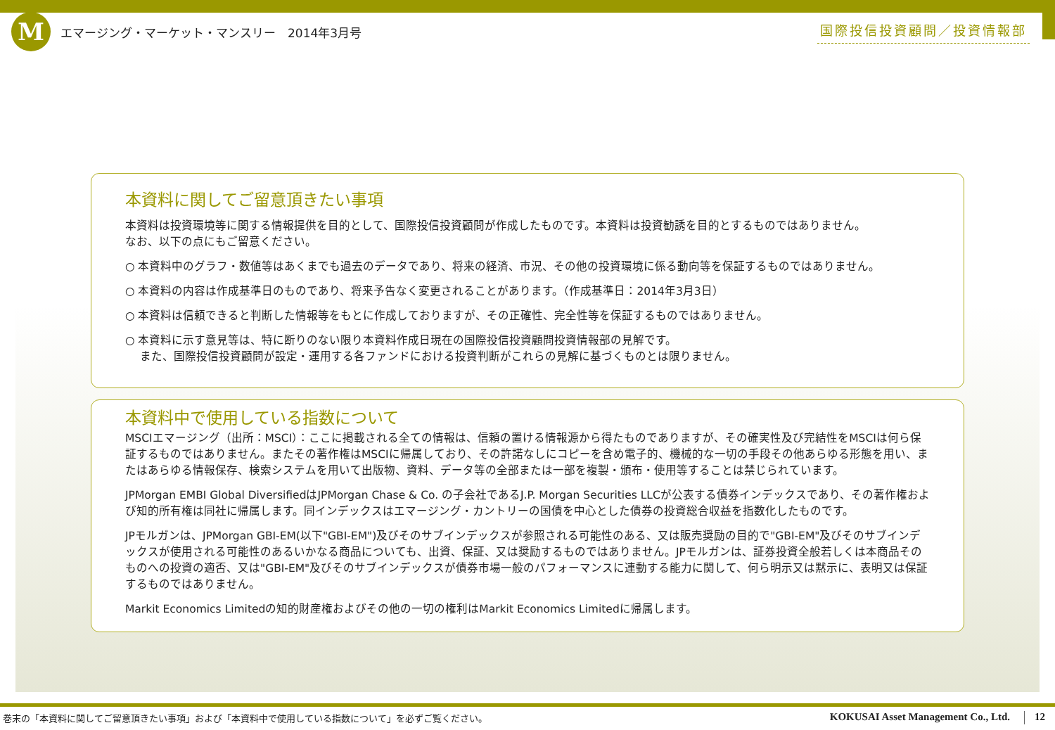M
エマージング・マーケット・マンスリー　2014年3月号
国際投信投資顧問／投資情報部
本資料に関してご留意頂きたい事項
本資料は投資環境等に関する情報提供を目的として、国際投信投資顧問が作成したものです。本資料は投資勧誘を目的とするものではありません。
なお、以下の点にもご留意ください。
○ 本資料中のグラフ・数値等はあくまでも過去のデータであり、将来の経済、市況、その他の投資環境に係る動向等を保証するものではありません。
○ 本資料の内容は作成基準日のものであり、将来予告なく変更されることがあります。（作成基準日：2014年3月3日）
○ 本資料は信頼できると判断した情報等をもとに作成しておりますが、その正確性、完全性等を保証するものではありません。
○ 本資料に示す意見等は、特に断りのない限り本資料作成日現在の国際投信投資顧問投資情報部の見解です。
　 また、国際投信投資顧問が設定・運用する各ファンドにおける投資判断がこれらの見解に基づくものとは限りません。
本資料中で使用している指数について
MSCIエマージング（出所：MSCI）：ここに掲載される全ての情報は、信頼の置ける情報源から得たものでありますが、その確実性及び完結性をMSCIは何ら保証するものではありません。またその著作権はMSCIに帰属しており、その許諾なしにコピーを含め電子的、機械的な一切の手段その他あらゆる形態を用い、またはあらゆる情報保存、検索システムを用いて出版物、資料、データ等の全部または一部を複製・頒布・使用等することは禁じられています。
JPMorgan EMBI Global DiversifiedはJPMorgan Chase & Co. の子会社であるJ.P. Morgan Securities LLCが公表する債券インデックスであり、その著作権および知的所有権は同社に帰属します。同インデックスはエマージング・カントリーの国債を中心とした債券の投資総合収益を指数化したものです。
JPモルガンは、JPMorgan GBI-EM(以下"GBI-EM")及びそのサブインデックスが参照される可能性のある、又は販売奨励の目的で"GBI-EM"及びそのサブインデックスが使用される可能性のあるいかなる商品についても、出資、保証、又は奨励するものではありません。JPモルガンは、証券投資全般若しくは本商品そのものへの投資の適否、又は"GBI-EM"及びそのサブインデックスが債券市場一般のパフォーマンスに連動する能力に関して、何ら明示又は黙示に、表明又は保証するものではありません。
Markit Economics Limitedの知的財産権およびその他の一切の権利はMarkit Economics Limitedに帰属します。
巻末の「本資料に関してご留意頂きたい事項」および「本資料中で使用している指数について」を必ずご覧ください。 KOKUSAI Asset Management Co., Ltd. 12